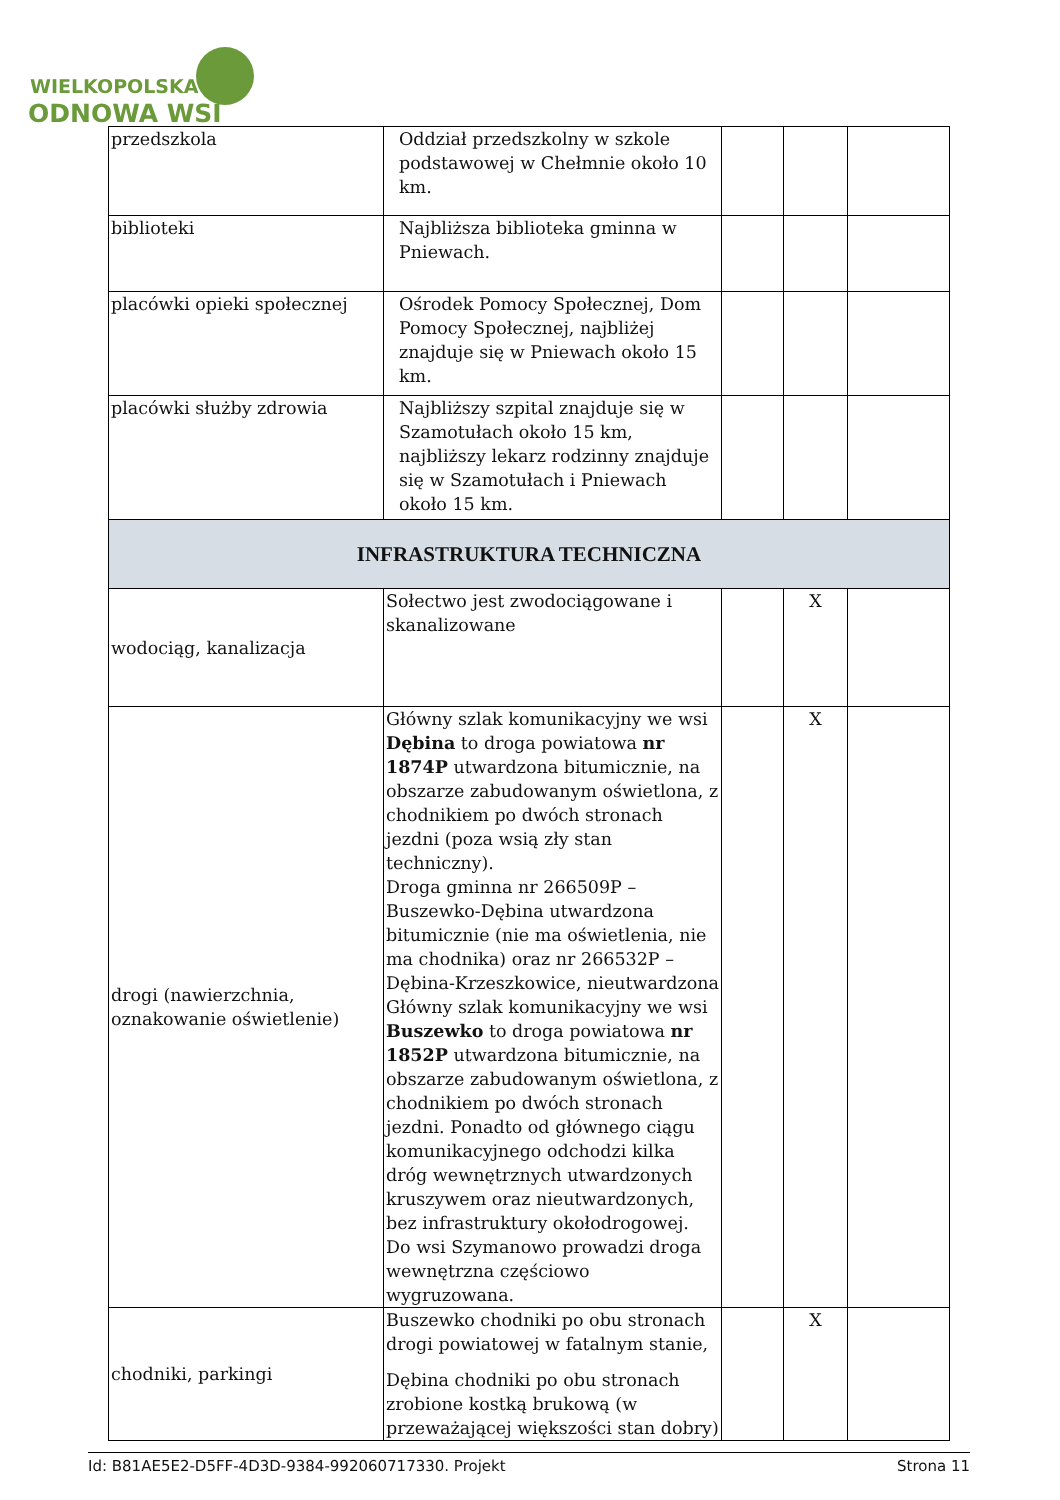WIELKOPOLSKA
ODNOWA WSI
| przedszkola | Oddział przedszkolny w szkole podstawowej w Chełmnie około 10 km. | | | |
| biblioteki | Najbliższa biblioteka gminna w Pniewach. | | | |
| placówki opieki społecznej | Ośrodek Pomocy Społecznej, Dom Pomocy Społecznej, najbliżej znajduje się w Pniewach około 15 km. | | | |
| placówki służby zdrowia | Najbliższy szpital znajduje się w Szamotułach około 15 km, najbliższy lekarz rodzinny znajduje się w Szamotułach i Pniewach około 15 km. | | | |
| INFRASTRUKTURA TECHNICZNA | | | | |
| wodociąg, kanalizacja | Sołectwo jest zwodociągowane i skanalizowane | | X | |
| drogi (nawierzchnia, oznakowanie oświetlenie) | Główny szlak komunikacyjny we wsi Dębina to droga powiatowa nr 1874P utwardzona bitumicznie, na obszarze zabudowanym oświetlona, z chodnikiem po dwóch stronach jezdni (poza wsią zły stan techniczny). Droga gminna nr 266509P – Buszewko-Dębina utwardzona bitumicznie (nie ma oświetlenia, nie ma chodnika) oraz nr 266532P – Dębina-Krzeszkowice, nieutwardzona Główny szlak komunikacyjny we wsi Buszewko to droga powiatowa nr 1852P utwardzona bitumicznie, na obszarze zabudowanym oświetlona, z chodnikiem po dwóch stronach jezdni. Ponadto od głównego ciągu komunikacyjnego odchodzi kilka dróg wewnętrznych utwardzonych kruszywem oraz nieutwardzonych, bez infrastruktury okołodrogowej. Do wsi Szymanowo prowadzi droga wewnętrzna częściowo wygruzowana. | | X | |
| chodniki, parkingi | Buszewko chodniki po obu stronach drogi powiatowej w fatalnym stanie, Dębina chodniki po obu stronach zrobione kostką brukową (w przeważającej większości stan dobry) | | X | |
Id: B81AE5E2-D5FF-4D3D-9384-992060717330. Projekt Strona 11